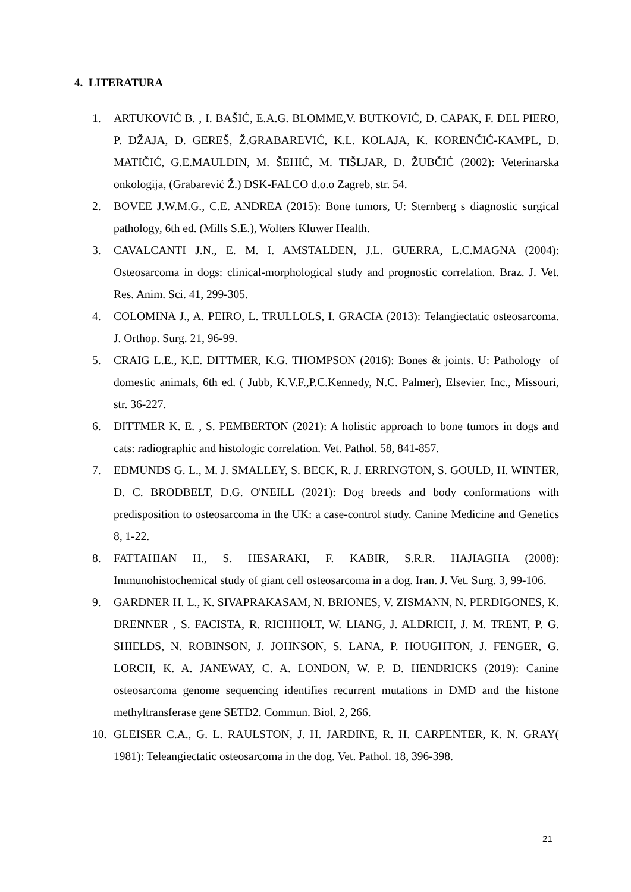4. LITERATURA
1. ARTUKOVIĆ B. , I. BAŠIĆ, E.A.G. BLOMME,V. BUTKOVIĆ, D. CAPAK, F. DEL PIERO, P. DŽAJA, D. GEREŠ, Ž.GRABAREVIĆ, K.L. KOLAJA, K. KORENČIĆ-KAMPL, D. MATIČIĆ, G.E.MAULDIN, M. ŠEHIĆ, M. TIŠLJAR, D. ŽUBČIĆ (2002): Veterinarska onkologija, (Grabarević Ž.) DSK-FALCO d.o.o Zagreb, str. 54.
2. BOVEE J.W.M.G., C.E. ANDREA (2015): Bone tumors, U: Sternberg s diagnostic surgical pathology, 6th ed. (Mills S.E.), Wolters Kluwer Health.
3. CAVALCANTI J.N., E. M. I. AMSTALDEN, J.L. GUERRA, L.C.MAGNA (2004): Osteosarcoma in dogs: clinical-morphological study and prognostic correlation. Braz. J. Vet. Res. Anim. Sci. 41, 299-305.
4. COLOMINA J., A. PEIRO, L. TRULLOLS, I. GRACIA (2013): Telangiectatic osteosarcoma. J. Orthop. Surg. 21, 96-99.
5. CRAIG L.E., K.E. DITTMER, K.G. THOMPSON (2016): Bones & joints. U: Pathology of domestic animals, 6th ed. ( Jubb, K.V.F.,P.C.Kennedy, N.C. Palmer), Elsevier. Inc., Missouri, str. 36-227.
6. DITTMER K. E. , S. PEMBERTON (2021): A holistic approach to bone tumors in dogs and cats: radiographic and histologic correlation. Vet. Pathol. 58, 841-857.
7. EDMUNDS G. L., M. J. SMALLEY, S. BECK, R. J. ERRINGTON, S. GOULD, H. WINTER, D. C. BRODBELT, D.G. O'NEILL (2021): Dog breeds and body conformations with predisposition to osteosarcoma in the UK: a case-control study. Canine Medicine and Genetics 8, 1-22.
8. FATTAHIAN H., S. HESARAKI, F. KABIR, S.R.R. HAJIAGHA (2008): Immunohistochemical study of giant cell osteosarcoma in a dog. Iran. J. Vet. Surg. 3, 99-106.
9. GARDNER H. L., K. SIVAPRAKASAM, N. BRIONES, V. ZISMANN, N. PERDIGONES, K. DRENNER , S. FACISTA, R. RICHHOLT, W. LIANG, J. ALDRICH, J. M. TRENT, P. G. SHIELDS, N. ROBINSON, J. JOHNSON, S. LANA, P. HOUGHTON, J. FENGER, G. LORCH, K. A. JANEWAY, C. A. LONDON, W. P. D. HENDRICKS (2019): Canine osteosarcoma genome sequencing identifies recurrent mutations in DMD and the histone methyltransferase gene SETD2. Commun. Biol. 2, 266.
10. GLEISER C.A., G. L. RAULSTON, J. H. JARDINE, R. H. CARPENTER, K. N. GRAY( 1981): Teleangiectatic osteosarcoma in the dog. Vet. Pathol. 18, 396-398.
21